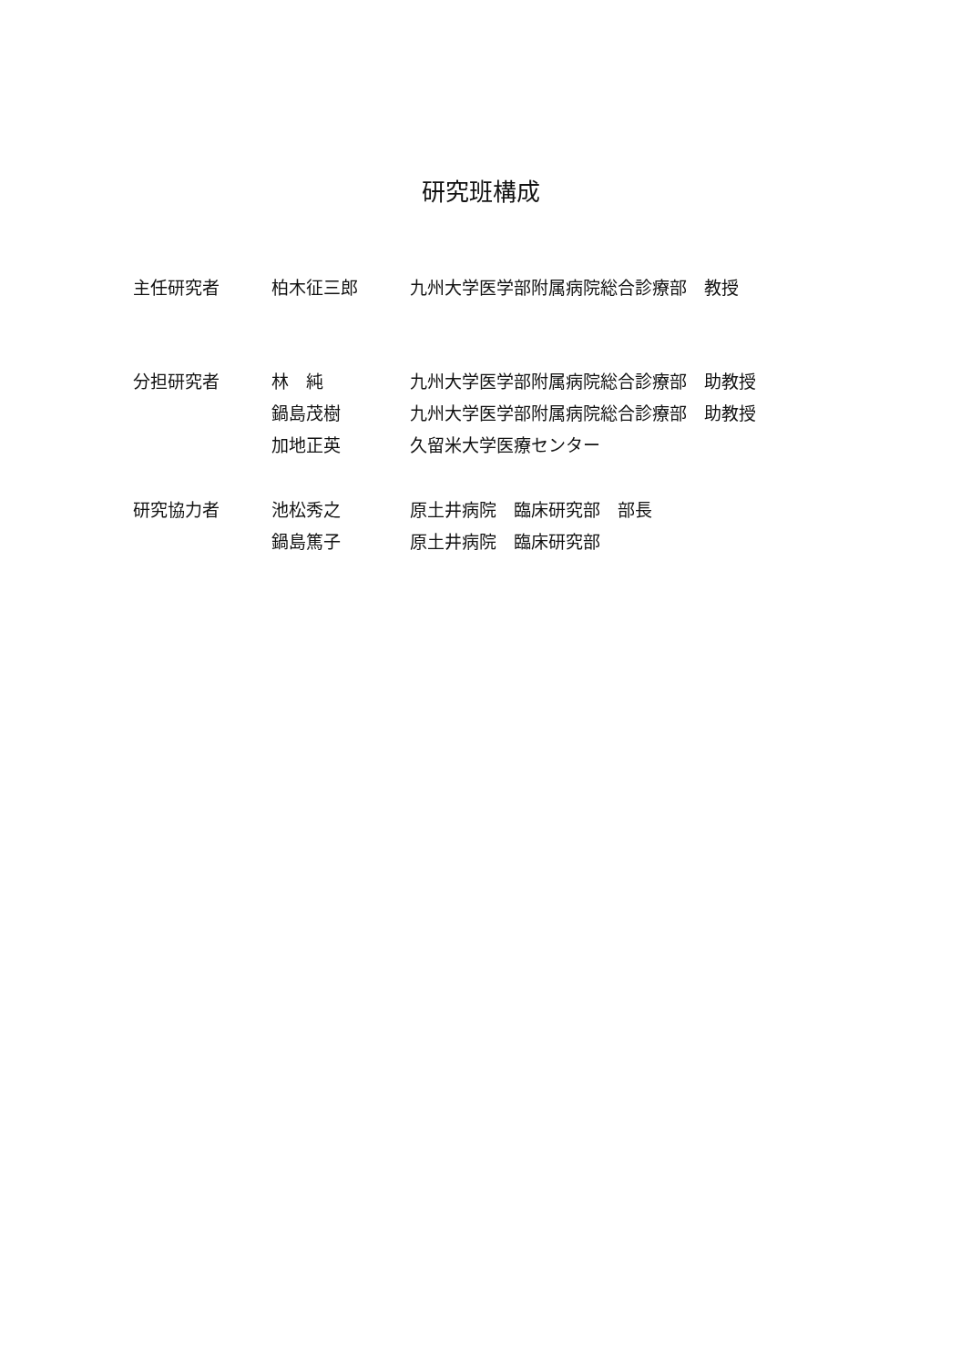研究班構成
| 主任研究者 | 柏木征三郎 | 九州大学医学部附属病院総合診療部 教授 |
| 分担研究者 | 林 純 | 九州大学医学部附属病院総合診療部 助教授 |
| | 鍋島茂樹 | 九州大学医学部附属病院総合診療部 助教授 |
| | 加地正英 | 久留米大学医療センター |
| 研究協力者 | 池松秀之 | 原土井病院 臨床研究部 部長 |
| | 鍋島篤子 | 原土井病院 臨床研究部 |